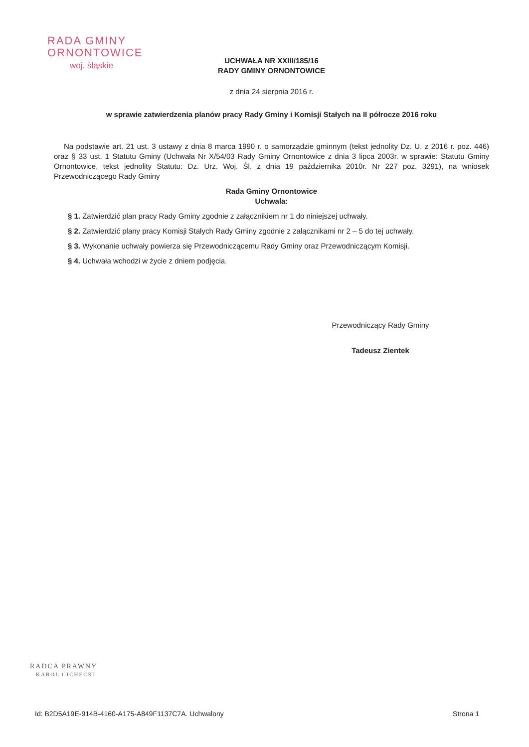RADA GMINY
ORNONTOWICE
woj. śląskie
UCHWAŁA NR XXIII/185/16
RADY GMINY ORNONTOWICE
z dnia 24 sierpnia 2016 r.
w sprawie zatwierdzenia planów pracy Rady Gminy i Komisji Stałych na II półrocze 2016 roku
Na podstawie art. 21 ust. 3 ustawy z dnia 8 marca 1990 r. o samorządzie gminnym (tekst jednolity Dz. U. z 2016 r. poz. 446) oraz § 33 ust. 1 Statutu Gminy (Uchwała Nr X/54/03 Rady Gminy Ornontowice z dnia 3 lipca 2003r. w sprawie: Statutu Gminy Ornontowice, tekst jednolity Statutu: Dz. Urz. Woj. Śl. z dnia 19 października 2010r. Nr 227 poz. 3291), na wniosek Przewodniczącego Rady Gminy
Rada Gminy Ornontowice
Uchwala:
§ 1. Zatwierdzić plan pracy Rady Gminy zgodnie z załącznikiem nr 1 do niniejszej uchwały.
§ 2. Zatwierdzić plany pracy Komisji Stałych Rady Gminy zgodnie z załącznikami nr 2 – 5 do tej uchwały.
§ 3. Wykonanie uchwały powierza się Przewodniczącemu Rady Gminy oraz Przewodniczącym Komisji.
§ 4. Uchwała wchodzi w życie z dniem podjęcia.
Przewodniczący Rady Gminy
Tadeusz Zientek
RADCA PRAWNY
KAROL CICHECKI
Id: B2D5A19E-914B-4160-A175-A849F1137C7A. Uchwalony Strona 1